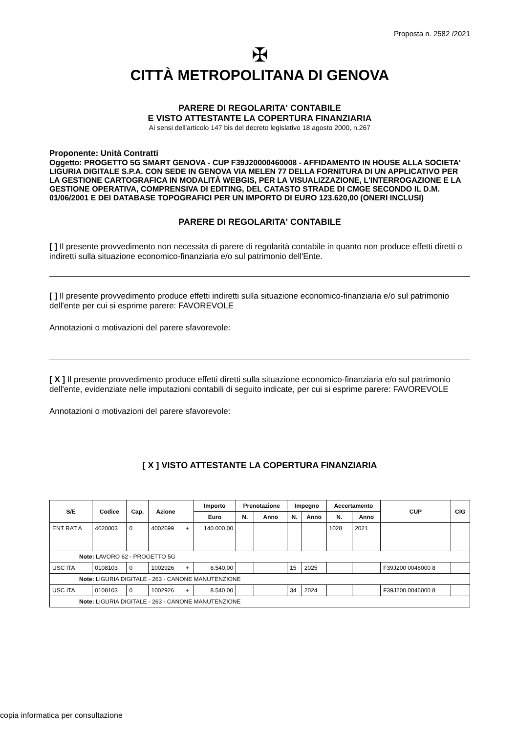Proposta n. 2582 /2021
✠
CITTÀ METROPOLITANA DI GENOVA
PARERE DI REGOLARITA' CONTABILE
E VISTO ATTESTANTE LA COPERTURA FINANZIARIA
Ai sensi dell'articolo 147 bis del decreto legislativo 18 agosto 2000, n.267
Proponente: Unità Contratti
Oggetto: PROGETTO 5G SMART GENOVA - CUP F39J20000460008 - AFFIDAMENTO IN HOUSE ALLA SOCIETA' LIGURIA DIGITALE S.P.A. CON SEDE IN GENOVA VIA MELEN 77 DELLA FORNITURA DI UN APPLICATIVO PER LA GESTIONE CARTOGRAFICA IN MODALITÀ WEBGIS, PER LA VISUALIZZAZIONE, L'INTERROGAZIONE E LA GESTIONE OPERATIVA, COMPRENSIVA DI EDITING, DEL CATASTO STRADE DI CMGE SECONDO IL D.M. 01/06/2001 E DEI DATABASE TOPOGRAFICI PER UN IMPORTO DI EURO 123.620,00 (ONERI INCLUSI)
PARERE DI REGOLARITA' CONTABILE
[ ] Il presente provvedimento non necessita di parere di regolarità contabile in quanto non produce effetti diretti o indiretti sulla situazione economico-finanziaria e/o sul patrimonio dell'Ente.
[ ] Il presente provvedimento produce effetti indiretti sulla situazione economico-finanziaria e/o sul patrimonio dell'ente per cui si esprime parere: FAVOREVOLE
Annotazioni o motivazioni del parere sfavorevole:
[ X ] Il presente provvedimento produce effetti diretti sulla situazione economico-finanziaria e/o sul patrimonio dell'ente, evidenziate nelle imputazioni contabili di seguito indicate, per cui si esprime parere: FAVOREVOLE
Annotazioni o motivazioni del parere sfavorevole:
[ X ] VISTO ATTESTANTE LA COPERTURA FINANZIARIA
| S/E | Codice | Cap. | Azione | | Importo | Prenotazione | | Impegno | | Accertamento | | CUP | CIG |
| --- | --- | --- | --- | --- | --- | --- | --- | --- | --- | --- | --- | --- | --- |
| | | | | | Euro | N. | Anno | N. | Anno | N. | Anno | | |
| ENT RAT A | 4020003 | 0 | 4002699 | + | 140.000,00 | | | | | 1028 | 2021 | | |
| Note: LAVORO 62 - PROGETTO 5G | | | | | | | | | | | | | |
| USC ITA | 0108103 | 0 | 1002926 | + | 8.540,00 | | | 15 | 2025 | | | F39J200 0046000 8 | |
| Note: LIGURIA DIGITALE - 263 - CANONE MANUTENZIONE | | | | | | | | | | | | | |
| USC ITA | 0108103 | 0 | 1002926 | + | 8.540,00 | | | 34 | 2024 | | | F39J200 0046000 8 | |
| Note: LIGURIA DIGITALE - 263 - CANONE MANUTENZIONE | | | | | | | | | | | | | |
copia informatica per consultazione